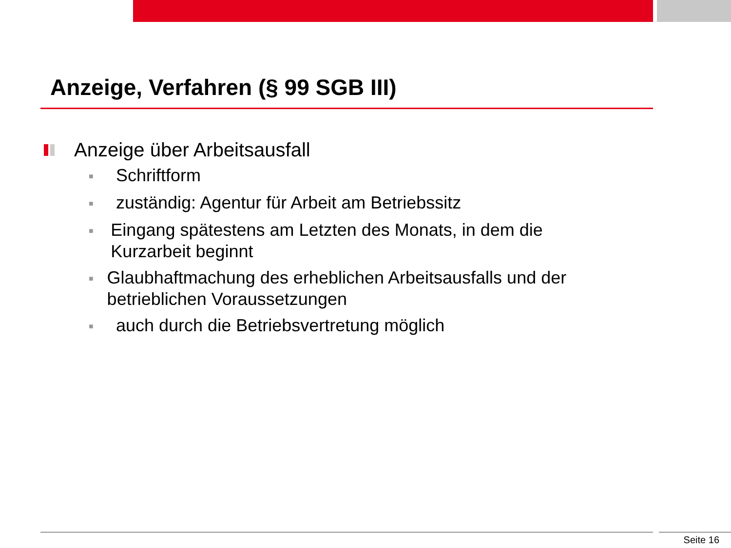Anzeige, Verfahren (§ 99 SGB III)
Anzeige über Arbeitsausfall
■ Schriftform
■ zuständig: Agentur für Arbeit am Betriebssitz
■ Eingang spätestens am Letzten des Monats, in dem die Kurzarbeit beginnt
■ Glaubhaftmachung des erheblichen Arbeitsausfalls und der betrieblichen Voraussetzungen
■ auch durch die Betriebsvertretung möglich
Seite 16